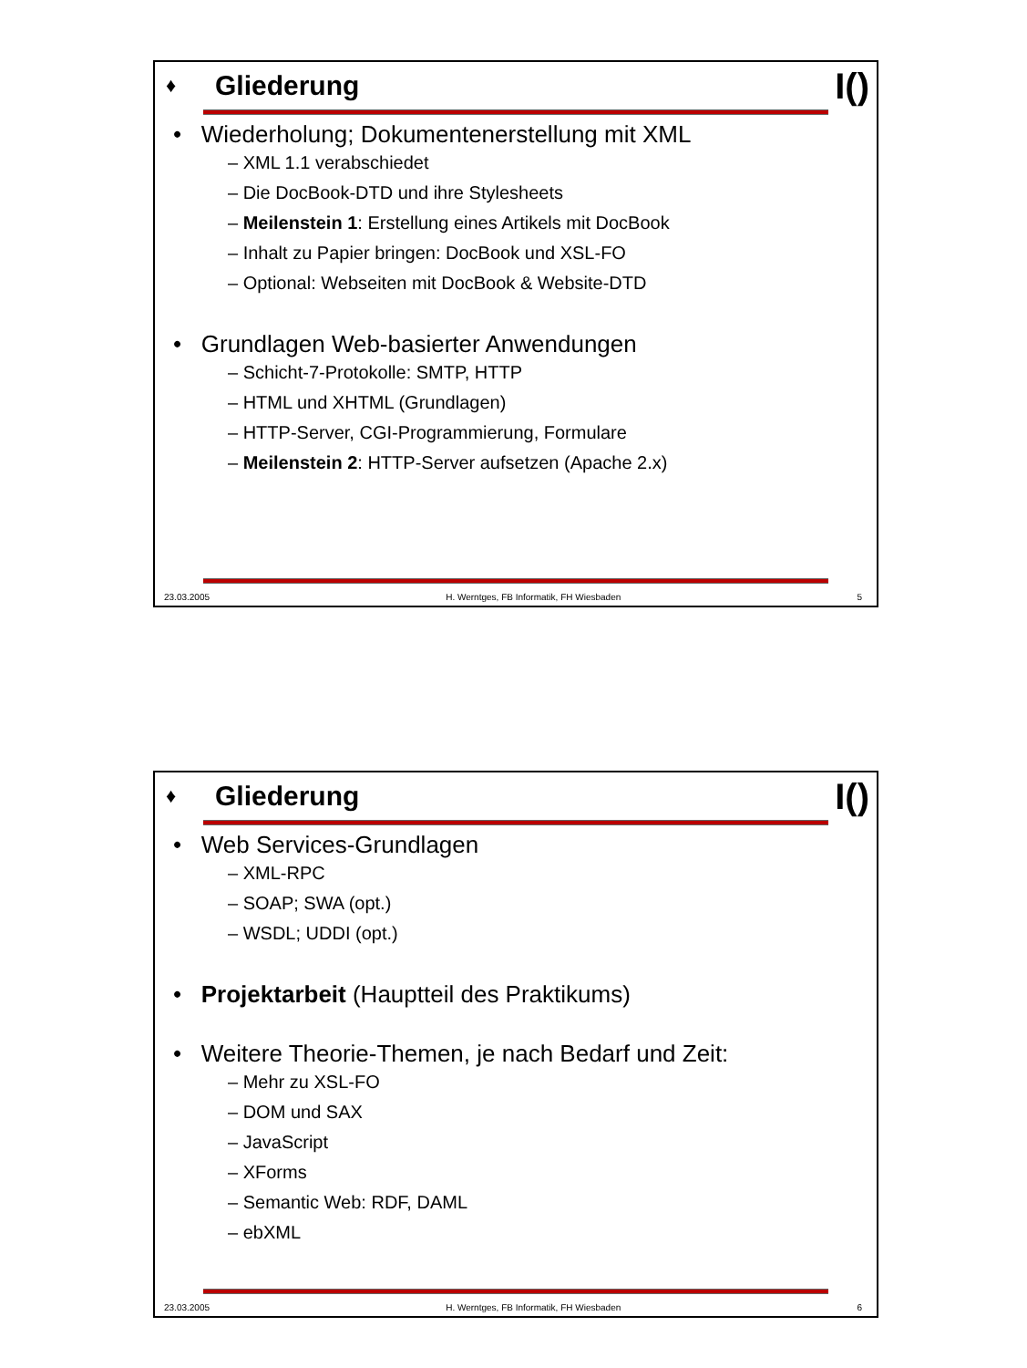♦
Gliederung
I()
• Wiederholung; Dokumentenerstellung mit XML
– XML 1.1 verabschiedet
– Die DocBook-DTD und ihre Stylesheets
– Meilenstein 1: Erstellung eines Artikels mit DocBook
– Inhalt zu Papier bringen: DocBook und XSL-FO
– Optional: Webseiten mit DocBook & Website-DTD
• Grundlagen Web-basierter Anwendungen
– Schicht-7-Protokolle: SMTP, HTTP
– HTML und XHTML (Grundlagen)
– HTTP-Server, CGI-Programmierung, Formulare
– Meilenstein 2: HTTP-Server aufsetzen (Apache 2.x)
23.03.2005 H. Werntges, FB Informatik, FH Wiesbaden 5
♦
Gliederung
I()
• Web Services-Grundlagen
– XML-RPC
– SOAP; SWA (opt.)
– WSDL; UDDI (opt.)
• Projektarbeit (Hauptteil des Praktikums)
• Weitere Theorie-Themen, je nach Bedarf und Zeit:
– Mehr zu XSL-FO
– DOM und SAX
– JavaScript
– XForms
– Semantic Web: RDF, DAML
– ebXML
23.03.2005 H. Werntges, FB Informatik, FH Wiesbaden 6